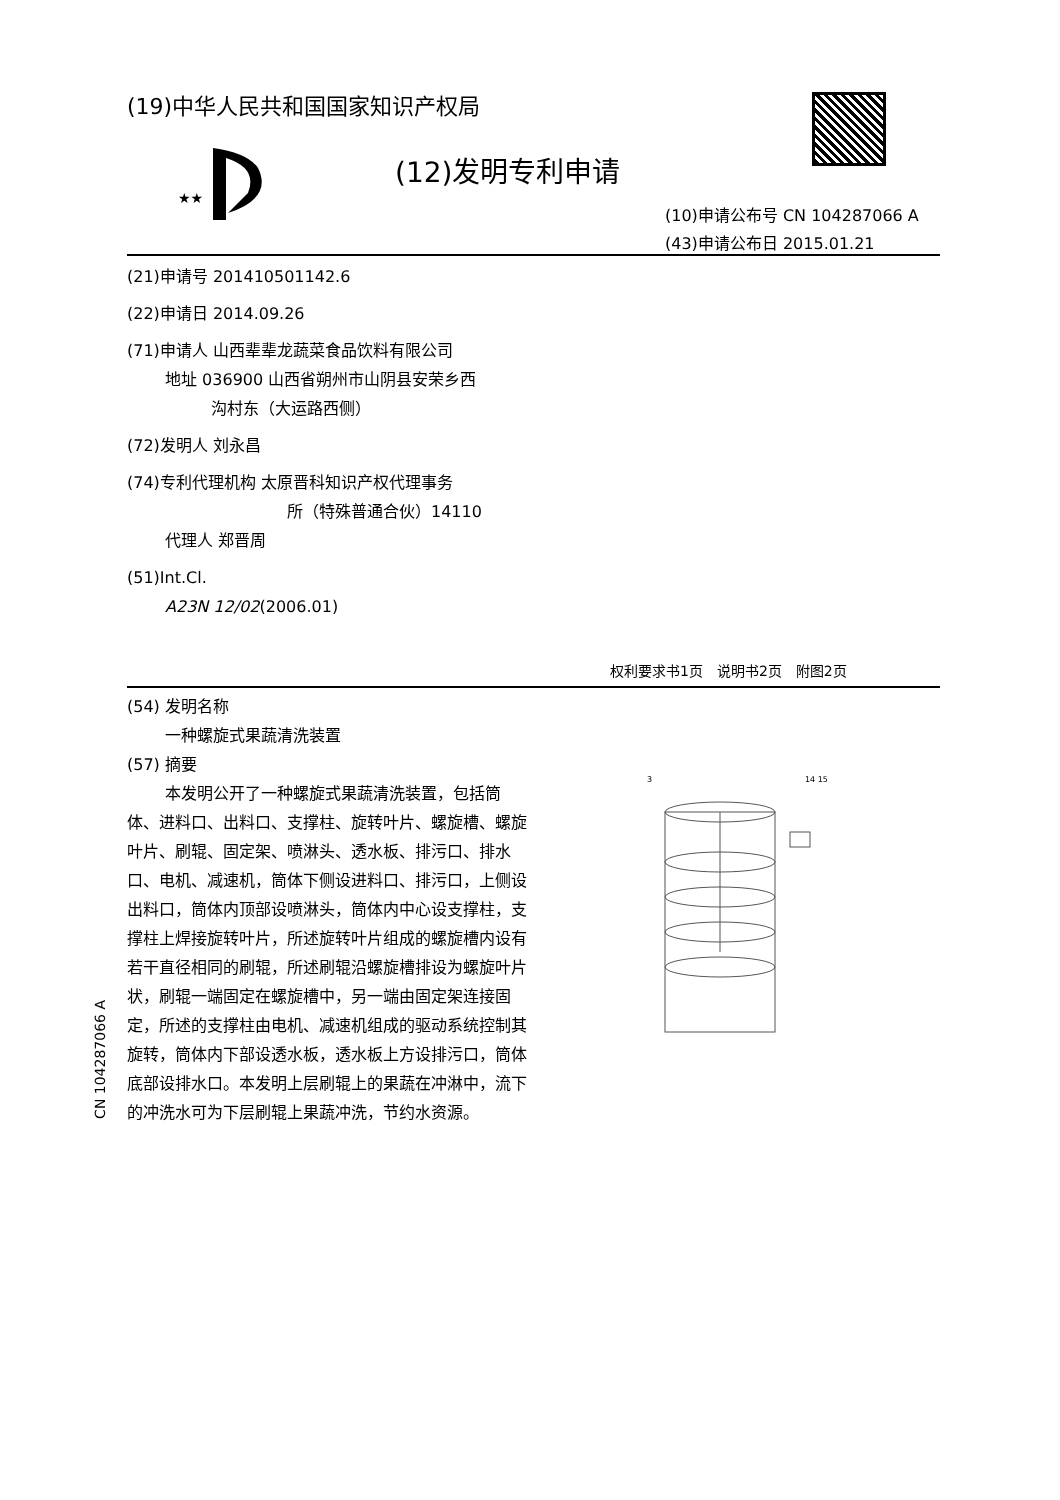(19)中华人民共和国国家知识产权局
★★
(12)发明专利申请
(10)申请公布号 CN 104287066 A
(43)申请公布日 2015.01.21
(21)申请号 201410501142.6
(22)申请日 2014.09.26
(71)申请人 山西辈辈龙蔬菜食品饮料有限公司
地址 036900 山西省朔州市山阴县安荣乡西
沟村东（大运路西侧）
(72)发明人 刘永昌
(74)专利代理机构 太原晋科知识产权代理事务
所（特殊普通合伙）14110
代理人 郑晋周
(51)Int.Cl.
A23N 12/02(2006.01)
权利要求书1页　说明书2页　附图2页
(54) 发明名称
一种螺旋式果蔬清洗装置
(57) 摘要
本发明公开了一种螺旋式果蔬清洗装置，包括筒体、进料口、出料口、支撑柱、旋转叶片、螺旋槽、螺旋叶片、刷辊、固定架、喷淋头、透水板、排污口、排水口、电机、减速机，筒体下侧设进料口、排污口，上侧设出料口，筒体内顶部设喷淋头，筒体内中心设支撑柱，支撑柱上焊接旋转叶片，所述旋转叶片组成的螺旋槽内设有若干直径相同的刷辊，所述刷辊沿螺旋槽排设为螺旋叶片状，刷辊一端固定在螺旋槽中，另一端由固定架连接固定，所述的支撑柱由电机、减速机组成的驱动系统控制其旋转，筒体内下部设透水板，透水板上方设排污口，筒体底部设排水口。本发明上层刷辊上的果蔬在冲淋中，流下的冲洗水可为下层刷辊上果蔬冲洗，节约水资源。
3
14 15
CN 104287066 A